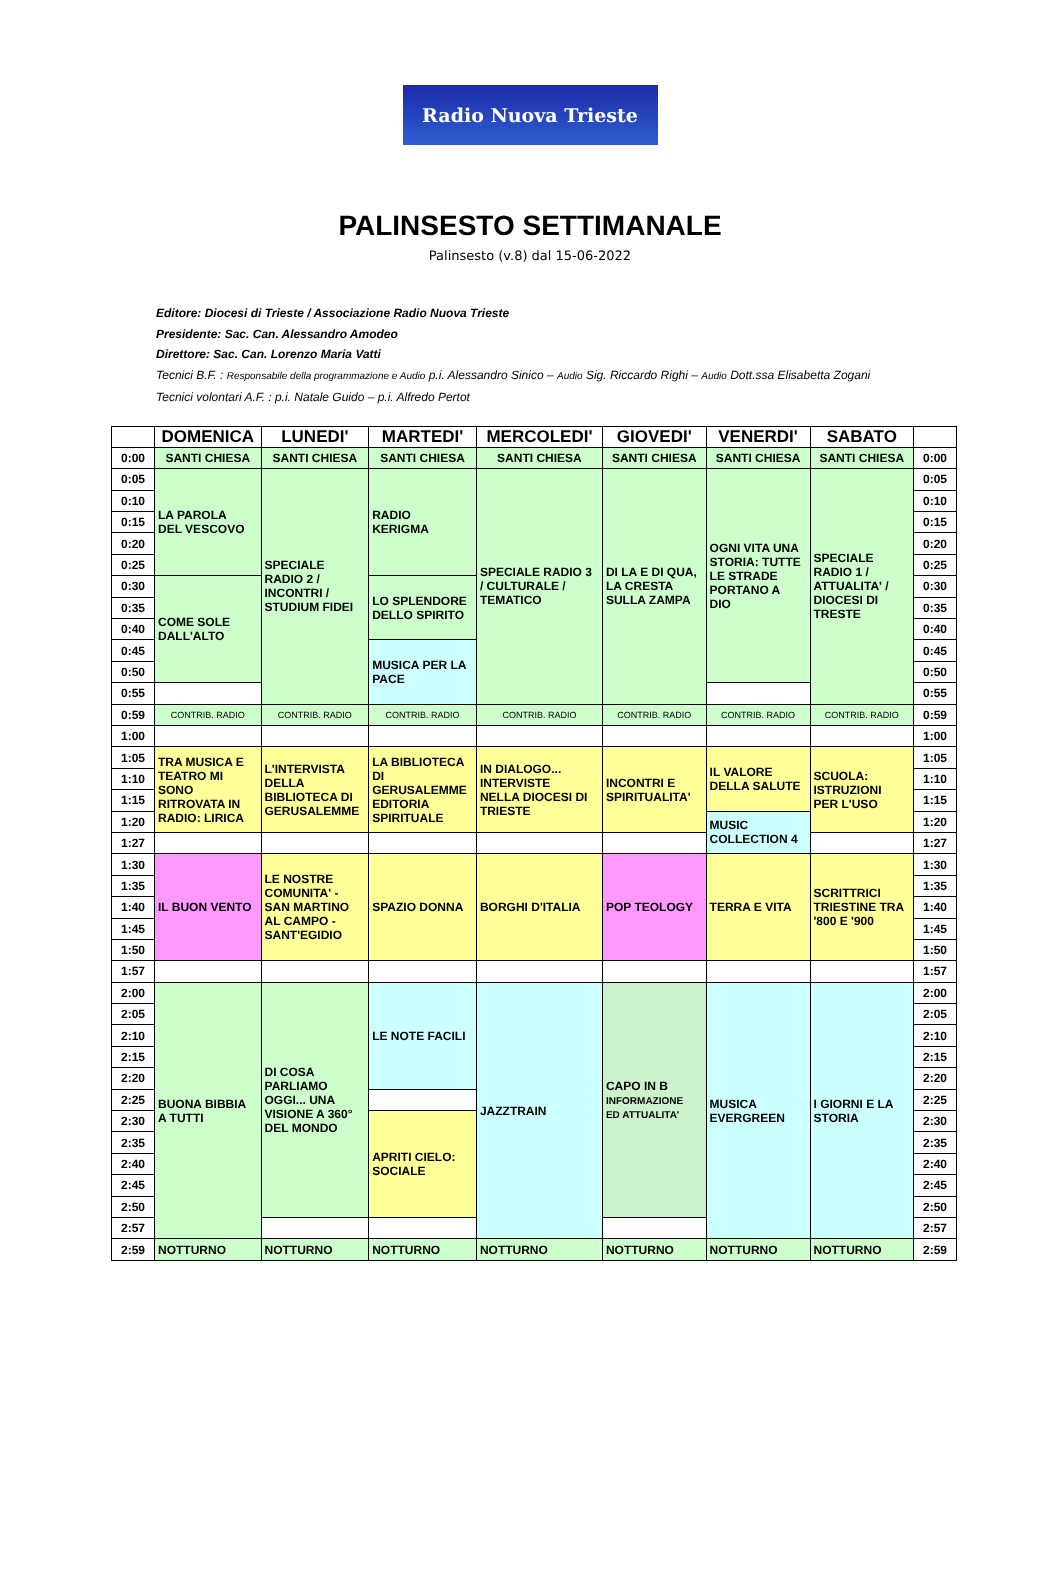Radio Nuova Trieste
PALINSESTO SETTIMANALE
Palinsesto (v.8) dal 15-06-2022
Editore: Diocesi di Trieste / Associazione Radio Nuova Trieste
Presidente: Sac. Can. Alessandro Amodeo
Direttore: Sac. Can. Lorenzo Maria Vatti
Tecnici B.F. : Responsabile della programmazione e Audio p.i. Alessandro Sinico – Audio Sig. Riccardo Righi – Audio Dott.ssa Elisabetta Zogani
Tecnici volontari A.F. : p.i. Natale Guido – p.i. Alfredo Pertot
| | DOMENICA | LUNEDI' | MARTEDI' | MERCOLEDI' | GIOVEDI' | VENERDI' | SABATO | |
| --- | --- | --- | --- | --- | --- | --- | --- | --- |
| 0:00 | SANTI CHIESA | SANTI CHIESA | SANTI CHIESA | SANTI CHIESA | SANTI CHIESA | SANTI CHIESA | SANTI CHIESA | 0:00 |
| 0:05 | LA PAROLA DEL VESCOVO | SPECIALE RADIO 2 / INCONTRI / STUDIUM FIDEI | RADIO KERIGMA | SPECIALE RADIO 3 / CULTURALE / TEMATICO | DI LA E DI QUA, LA CRESTA SULLA ZAMPA | OGNI VITA UNA STORIA: TUTTE LE STRADE PORTANO A DIO | SPECIALE RADIO 1 / ATTUALITA' / DIOCESI DI TRESTE | 0:05 |
| 0:10 | | | | | | | | 0:10 |
| 0:15 | | | | | | | | 0:15 |
| 0:20 | | | | | | | | 0:20 |
| 0:25 | | | | | | | | 0:25 |
| 0:30 | COME SOLE DALL'ALTO | | LO SPLENDORE DELLO SPIRITO | | | | | 0:30 |
| 0:35 | | | | | | | | 0:35 |
| 0:40 | | | | | | | | 0:40 |
| 0:45 | | | MUSICA PER LA PACE | | | | | 0:45 |
| 0:50 | | | | | | | | 0:50 |
| 0:55 | | | | | | | | 0:55 |
| 0:59 | CONTRIB. RADIO | CONTRIB. RADIO | CONTRIB. RADIO | CONTRIB. RADIO | CONTRIB. RADIO | CONTRIB. RADIO | CONTRIB. RADIO | 0:59 |
| 1:00 | | | | | | | | 1:00 |
| 1:05 | TRA MUSICA E TEATRO MI SONO RITROVATA IN RADIO: LIRICA | L'INTERVISTA DELLA BIBLIOTECA DI GERUSALEMME | LA BIBLIOTECA DI GERUSALEMME EDITORIA SPIRITUALE | IN DIALOGO... INTERVISTE NELLA DIOCESI DI TRIESTE | INCONTRI E SPIRITUALITA' | IL VALORE DELLA SALUTE | SCUOLA: ISTRUZIONI PER L'USO | 1:05 |
| 1:10 | | | | | | | | 1:10 |
| 1:15 | | | | | | | | 1:15 |
| 1:20 | | | | | | MUSIC COLLECTION 4 | | 1:20 |
| 1:27 | | | | | | | | 1:27 |
| 1:30 | IL BUON VENTO | LE NOSTRE COMUNITA' - SAN MARTINO AL CAMPO - SANT'EGIDIO | SPAZIO DONNA | BORGHI D'ITALIA | POP TEOLOGY | TERRA E VITA | SCRITTRICI TRIESTINE TRA '800 E '900 | 1:30 |
| 1:35 | | | | | | | | 1:35 |
| 1:40 | | | | | | | | 1:40 |
| 1:45 | | | | | | | | 1:45 |
| 1:50 | | | | | | | | 1:50 |
| 1:57 | | | | | | | | 1:57 |
| 2:00 | BUONA BIBBIA A TUTTI | DI COSA PARLIAMO OGGI... UNA VISIONE A 360° DEL MONDO | LE NOTE FACILI | JAZZTRAIN | CAPO IN B INFORMAZIONE ED ATTUALITA' | MUSICA EVERGREEN | I GIORNI E LA STORIA | 2:00 |
| 2:05 | | | | | | | | 2:05 |
| 2:10 | | | | | | | | 2:10 |
| 2:15 | | | | | | | | 2:15 |
| 2:20 | | | | | | | | 2:20 |
| 2:25 | | | | | | | | 2:25 |
| 2:30 | | | APRITI CIELO: SOCIALE | | | | | 2:30 |
| 2:35 | | | | | | | | 2:35 |
| 2:40 | | | | | | | | 2:40 |
| 2:45 | | | | | | | | 2:45 |
| 2:50 | | | | | | | | 2:50 |
| 2:57 | | | | | | | | 2:57 |
| 2:59 | NOTTURNO | NOTTURNO | NOTTURNO | NOTTURNO | NOTTURNO | NOTTURNO | NOTTURNO | 2:59 |